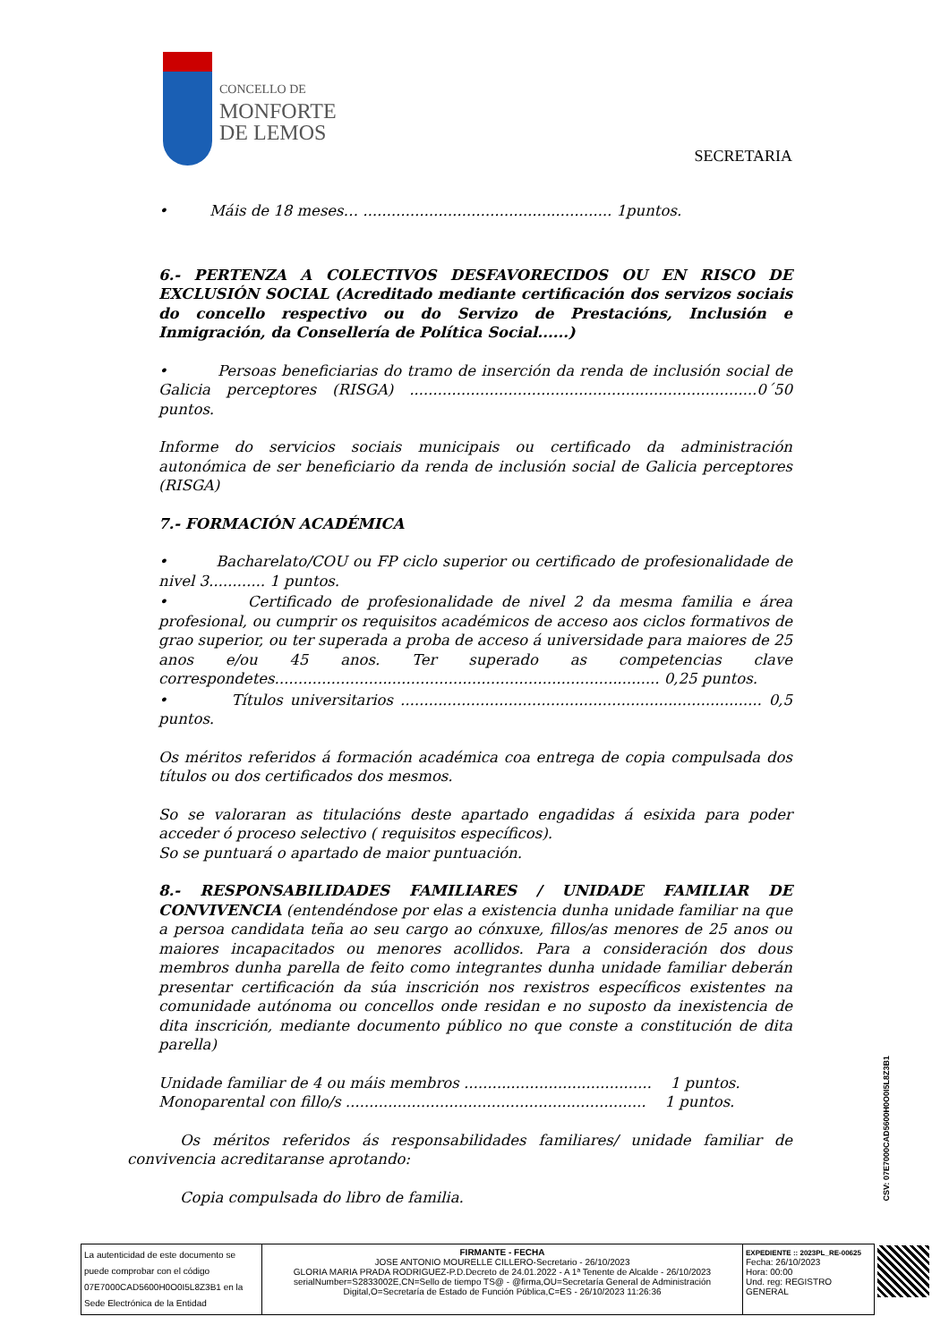CONCELLO DE
MONFORTE
DE LEMOS
SECRETARIA
• Máis de 18 meses… ..................................................... 1puntos.
6.- PERTENZA A COLECTIVOS DESFAVORECIDOS OU EN RISCO DE EXCLUSIÓN SOCIAL (Acreditado mediante certificación dos servizos sociais do concello respectivo ou do Servizo de Prestacións, Inclusión e Inmigración, da Consellería de Política Social......)
• Persoas beneficiarias do tramo de inserción da renda de inclusión social de Galicia perceptores (RISGA) ..........................................................................0´50 puntos.
Informe do servicios sociais municipais ou certificado da administración autonómica de ser beneficiario da renda de inclusión social de Galicia perceptores (RISGA)
7.- FORMACIÓN ACADÉMICA
• Bacharelato/COU ou FP ciclo superior ou certificado de profesionalidade de nivel 3............ 1 puntos.
• Certificado de profesionalidade de nivel 2 da mesma familia e área profesional, ou cumprir os requisitos académicos de acceso aos ciclos formativos de grao superior, ou ter superada a proba de acceso á universidade para maiores de 25 anos e/ou 45 anos. Ter superado as competencias clave correspondetes.................................................................................. 0,25 puntos.
• Títulos universitarios ............................................................................. 0,5 puntos.
Os méritos referidos á formación académica coa entrega de copia compulsada dos títulos ou dos certificados dos mesmos.
So se valoraran as titulacións deste apartado engadidas á esixida para poder acceder ó proceso selectivo ( requisitos específicos).
So se puntuará o apartado de maior puntuación.
8.- RESPONSABILIDADES FAMILIARES / UNIDADE FAMILIAR DE CONVIVENCIA (entendéndose por elas a existencia dunha unidade familiar na que a persoa candidata teña ao seu cargo ao cónxuxe, fillos/as menores de 25 anos ou maiores incapacitados ou menores acollidos. Para a consideración dos dous membros dunha parella de feito como integrantes dunha unidade familiar deberán presentar certificación da súa inscrición nos rexistros específicos existentes na comunidade autónoma ou concellos onde residan e no suposto da inexistencia de dita inscrición, mediante documento público no que conste a constitución de dita parella)
Unidade familiar de 4 ou máis membros ........................................ 1 puntos.
Monoparental con fillo/s ................................................................ 1 puntos.
Os méritos referidos ás responsabilidades familiares/ unidade familiar de convivencia acreditaranse aprotando:
Copia compulsada do libro de familia.
CSV: 07E7000CAD5600H0O0I5L8Z3B1
La autenticidad de este documento se puede comprobar con el código 07E7000CAD5600H0O0I5L8Z3B1 en la Sede Electrónica de la Entidad
FIRMANTE - FECHA
JOSE ANTONIO MOURELLE CILLERO-Secretario - 26/10/2023
GLORIA MARIA PRADA RODRIGUEZ-P.D.Decreto de 24.01.2022 - A 1ª Tenente de Alcalde - 26/10/2023 serialNumber=S2833002E,CN=Sello de tiempo TS@ - @firma,OU=Secretaría General de Administración Digital,O=Secretaría de Estado de Función Pública,C=ES - 26/10/2023 11:26:36
EXPEDIENTE :: 2023PL_RE-00625
Fecha: 26/10/2023
Hora: 00:00
Und. reg: REGISTRO GENERAL